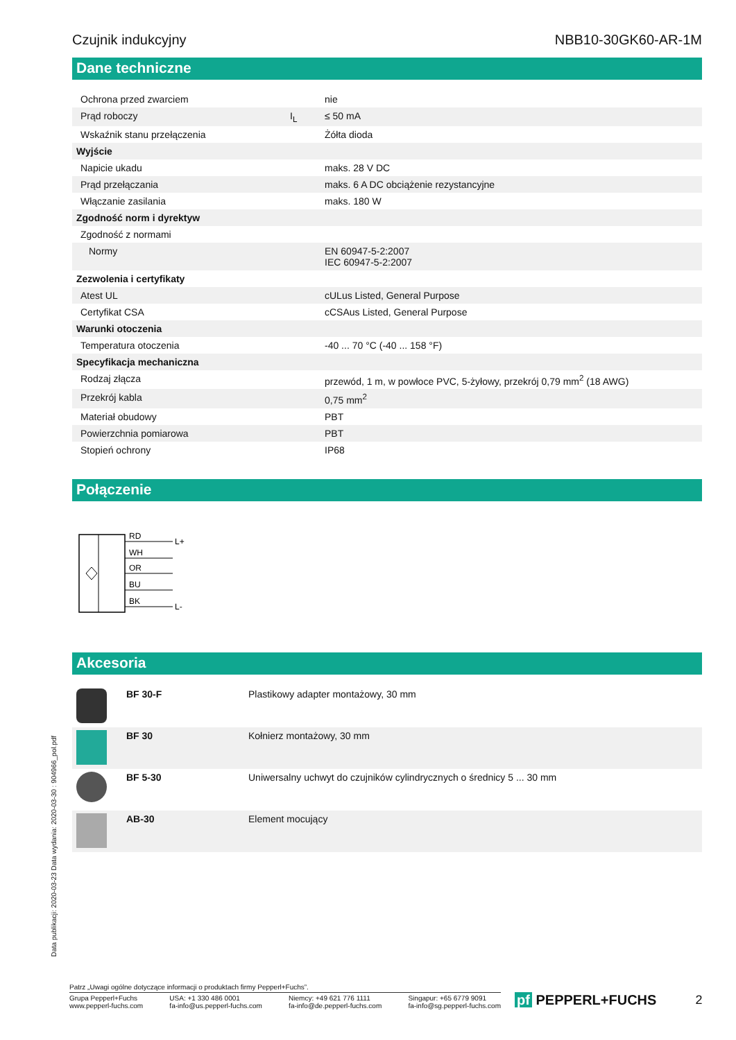Czujnik indukcyjny NBB10-30GK60-AR-1M
Dane techniczne
| Ochrona przed zwarciem | | nie |
| Prąd roboczy | I<sub>L</sub> | ≤ 50 mA |
| Wskaźnik stanu przełączenia | | Żółta dioda |
| Wyjście | | |
| Napicie ukadu | | maks. 28 V DC |
| Prąd przełączania | | maks. 6 A DC obciążenie rezystancyjne |
| Włączanie zasilania | | maks. 180 W |
| Zgodność norm i dyrektyw | | |
| Zgodność z normami | | |
| Normy | | EN 60947-5-2:2007 IEC 60947-5-2:2007 |
| Zezwolenia i certyfikaty | | |
| Atest UL | | cULus Listed, General Purpose |
| Certyfikat CSA | | cCSAus Listed, General Purpose |
| Warunki otoczenia | | |
| Temperatura otoczenia | | -40 ... 70 °C (-40 ... 158 °F) |
| Specyfikacja mechaniczna | | |
| Rodzaj złącza | | przewód, 1 m, w powłoce PVC, 5-żyłowy, przekrój 0,79 mm<sup>2</sup> (18 AWG) |
| Przekrój kabla | | 0,75 mm<sup>2</sup> |
| Materiał obudowy | | PBT |
| Powierzchnia pomiarowa | | PBT |
| Stopień ochrony | | IP68 |
Połączenie
RD
WH
OR
BU
BK
L+
L-
Akcesoria
| | BF 30-F | Plastikowy adapter montażowy, 30 mm |
| | BF 30 | Kołnierz montażowy, 30 mm |
| | BF 5-30 | Uniwersalny uchwyt do czujników cylindrycznych o średnicy 5 ... 30 mm |
| | AB-30 | Element mocujący |
Data publikacji: 2020-03-23 Data wydania: 2020-03-30 : 904966_pol.pdf
Patrz „Uwagi ogólne dotyczące informacji o produktach firmy Pepperl+Fuchs”.
Grupa Pepperl+Fuchs
www.pepperl-fuchs.com USA: +1 330 486 0001
fa-info@us.pepperl-fuchs.com Niemcy: +49 621 776 1111
fa-info@de.pepperl-fuchs.com Singapur: +65 6779 9091
fa-info@sg.pepperl-fuchs.com
pf PEPPERL+FUCHS 2